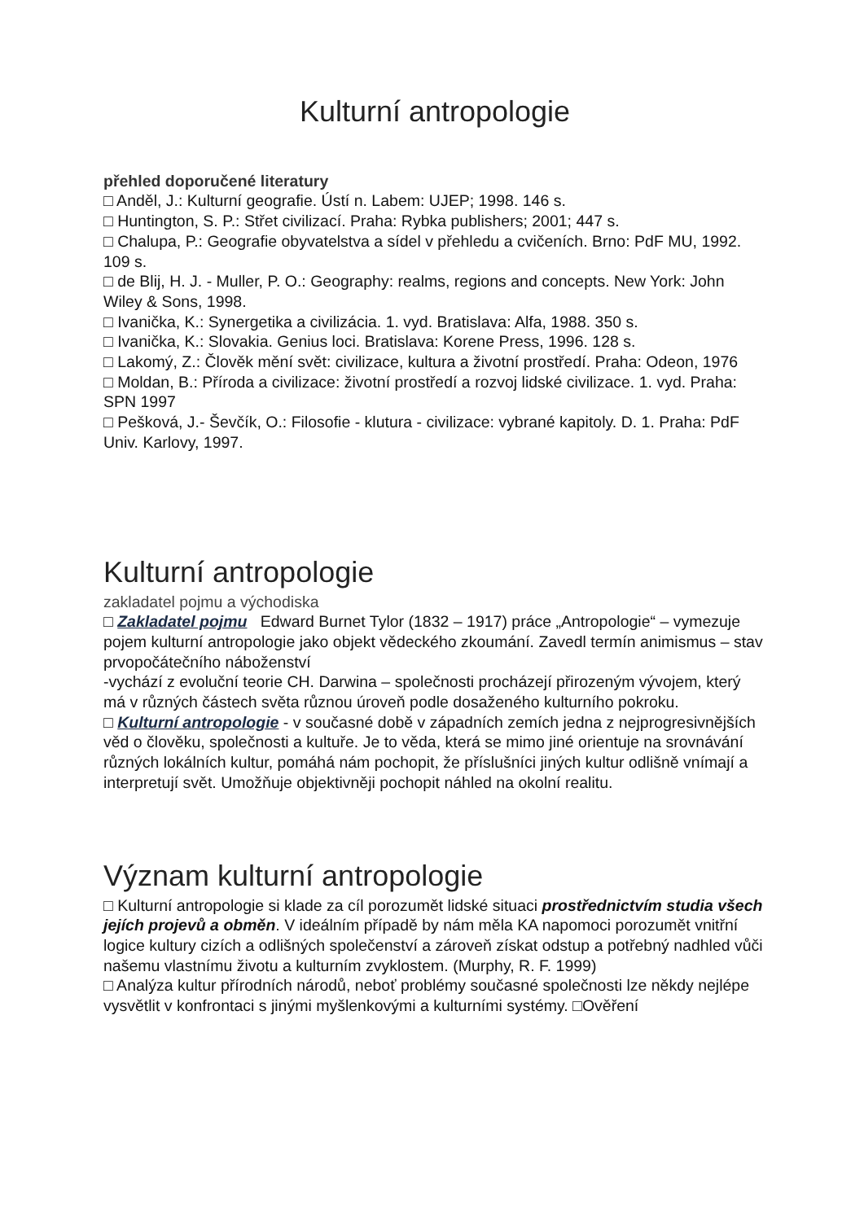Kulturní antropologie
přehled doporučené literatury
□ Anděl, J.: Kulturní geografie. Ústí n. Labem: UJEP; 1998. 146 s.
□ Huntington, S. P.: Střet civilizací. Praha: Rybka publishers; 2001; 447 s.
□ Chalupa, P.: Geografie obyvatelstva a sídel v přehledu a cvičeních. Brno: PdF MU, 1992. 109 s.
□ de Blij, H. J. - Muller, P. O.: Geography: realms, regions and concepts. New York: John Wiley & Sons, 1998.
□ Ivanička, K.: Synergetika a civilizácia. 1. vyd. Bratislava: Alfa, 1988. 350 s.
□ Ivanička, K.: Slovakia. Genius loci. Bratislava: Korene Press, 1996. 128 s.
□ Lakomý, Z.: Člověk mění svět: civilizace, kultura a životní prostředí. Praha: Odeon, 1976
□ Moldan, B.: Příroda a civilizace: životní prostředí a rozvoj lidské civilizace. 1. vyd. Praha: SPN 1997
□ Pešková, J.- Ševčík, O.: Filosofie - klutura - civilizace: vybrané kapitoly. D. 1. Praha: PdF Univ. Karlovy, 1997.
Kulturní antropologie
zakladatel pojmu a východiska
□ Zakladatel pojmu Edward Burnet Tylor (1832 – 1917) práce „Antropologie“ – vymezuje pojem kulturní antropologie jako objekt vědeckého zkoumání. Zavedl termín animismus – stav prvopočátečního náboženství
-vychází z evoluční teorie CH. Darwina – společnosti procházejí přirozeným vývojem, který má v různých částech světa různou úroveň podle dosaženého kulturního pokroku.
□ Kulturní antropologie - v současné době v západních zemích jedna z nejprogresivnějších věd o člověku, společnosti a kultuře. Je to věda, která se mimo jiné orientuje na srovnávání různých lokálních kultur, pomáhá nám pochopit, že příslušníci jiných kultur odlišně vnímají a interpretují svět. Umožňuje objektivněji pochopit náhled na okolní realitu.
Význam kulturní antropologie
□ Kulturní antropologie si klade za cíl porozumět lidské situaci prostřednictvím studia všech jejích projevů a obměn. V ideálním případě by nám měla KA napomoci porozumět vnitřní logice kultury cizích a odlišných společenství a zároveň získat odstup a potřebný nadhled vůči našemu vlastnímu životu a kulturním zvyklostem. (Murphy, R. F. 1999)
□ Analýza kultur přírodních národů, neboť problémy současné společnosti lze někdy nejlépe vysvětlit v konfrontaci s jinými myšlenkovými a kulturními systémy. □Ověření